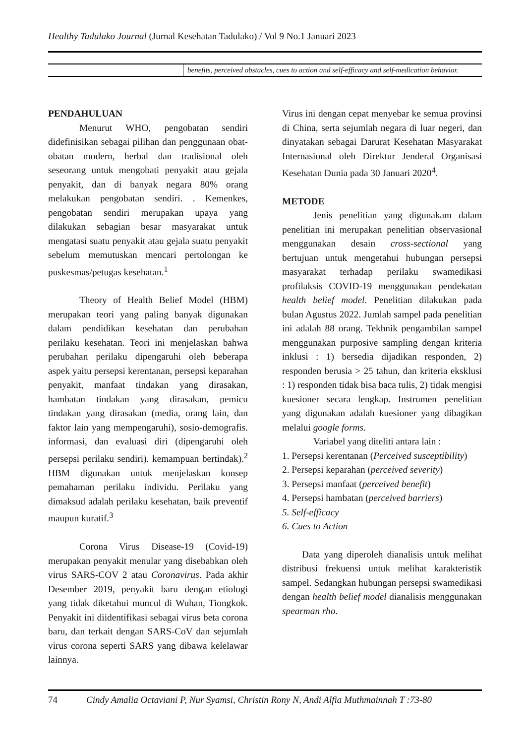Healthy Tadulako Journal (Jurnal Kesehatan Tadulako) / Vol 9 No.1 Januari 2023
benefits, perceived obstacles, cues to action and self-efficacy and self-medication behavior.
PENDAHULUAN
Menurut WHO, pengobatan sendiri didefinisikan sebagai pilihan dan penggunaan obat-obatan modern, herbal dan tradisional oleh seseorang untuk mengobati penyakit atau gejala penyakit, dan di banyak negara 80% orang melakukan pengobatan sendiri. . Kemenkes, pengobatan sendiri merupakan upaya yang dilakukan sebagian besar masyarakat untuk mengatasi suatu penyakit atau gejala suatu penyakit sebelum memutuskan mencari pertolongan ke puskesmas/petugas kesehatan.<sup>1</sup>
Theory of Health Belief Model (HBM) merupakan teori yang paling banyak digunakan dalam pendidikan kesehatan dan perubahan perilaku kesehatan. Teori ini menjelaskan bahwa perubahan perilaku dipengaruhi oleh beberapa aspek yaitu persepsi kerentanan, persepsi keparahan penyakit, manfaat tindakan yang dirasakan, hambatan tindakan yang dirasakan, pemicu tindakan yang dirasakan (media, orang lain, dan faktor lain yang mempengaruhi), sosio-demografis. informasi, dan evaluasi diri (dipengaruhi oleh persepsi perilaku sendiri). kemampuan bertindak).<sup>2</sup> HBM digunakan untuk menjelaskan konsep pemahaman perilaku individu. Perilaku yang dimaksud adalah perilaku kesehatan, baik preventif maupun kuratif.<sup>3</sup>
Corona Virus Disease-19 (Covid-19) merupakan penyakit menular yang disebabkan oleh virus SARS-COV 2 atau Coronavirus. Pada akhir Desember 2019, penyakit baru dengan etiologi yang tidak diketahui muncul di Wuhan, Tiongkok. Penyakit ini diidentifikasi sebagai virus beta corona baru, dan terkait dengan SARS-CoV dan sejumlah virus corona seperti SARS yang dibawa kelelawar lainnya.
Virus ini dengan cepat menyebar ke semua provinsi di China, serta sejumlah negara di luar negeri, dan dinyatakan sebagai Darurat Kesehatan Masyarakat Internasional oleh Direktur Jenderal Organisasi Kesehatan Dunia pada 30 Januari 2020<sup>4</sup>.
METODE
Jenis penelitian yang digunakam dalam penelitian ini merupakan penelitian observasional menggunakan desain cross-sectional yang bertujuan untuk mengetahui hubungan persepsi masyarakat terhadap perilaku swamedikasi profilaksis COVID-19 menggunakan pendekatan health belief model. Penelitian dilakukan pada bulan Agustus 2022. Jumlah sampel pada penelitian ini adalah 88 orang. Tekhnik pengambilan sampel menggunakan purposive sampling dengan kriteria inklusi : 1) bersedia dijadikan responden, 2) responden berusia > 25 tahun, dan kriteria eksklusi : 1) responden tidak bisa baca tulis, 2) tidak mengisi kuesioner secara lengkap. Instrumen penelitian yang digunakan adalah kuesioner yang dibagikan melalui google forms.
Variabel yang diteliti antara lain :
1. Persepsi kerentanan (Perceived susceptibility)
2. Persepsi keparahan (perceived severity)
3. Persepsi manfaat (perceived benefit)
4. Persepsi hambatan (perceived barriers)
5. Self-efficacy
6. Cues to Action
Data yang diperoleh dianalisis untuk melihat distribusi frekuensi untuk melihat karakteristik sampel. Sedangkan hubungan persepsi swamedikasi dengan health belief model dianalisis menggunakan spearman rho.
74 Cindy Amalia Octaviani P, Nur Syamsi, Christin Rony N, Andi Alfia Muthmainnah T :73-80